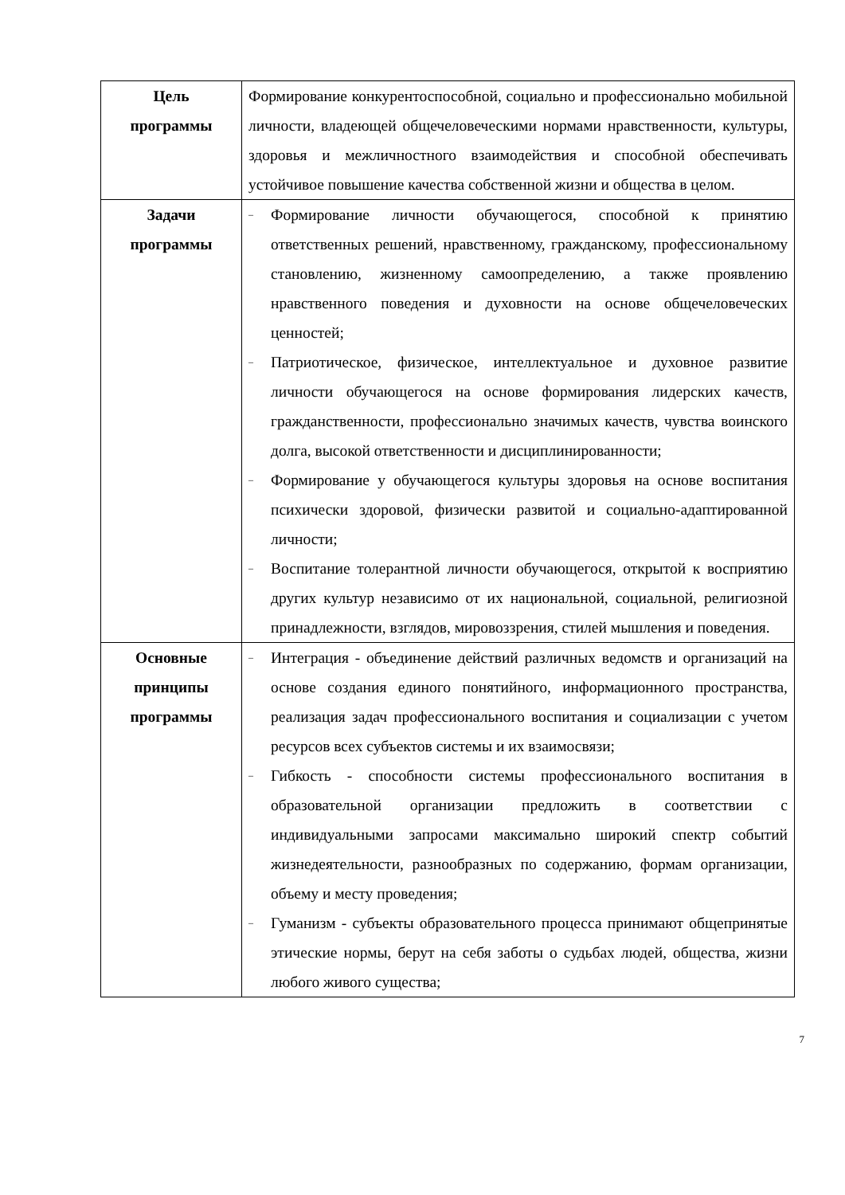| Цель программы | Формирование конкурентоспособной, социально и профессионально мобильной личности, владеющей общечеловеческими нормами нравственности, культуры, здоровья и межличностного взаимодействия и способной обеспечивать устойчивое повышение качества собственной жизни и общества в целом. |
| Задачи программы | – Формирование личности обучающегося, способной к принятию ответственных решений, нравственному, гражданскому, профессиональному становлению, жизненному самоопределению, а также проявлению нравственного поведения и духовности на основе общечеловеческих ценностей; – Патриотическое, физическое, интеллектуальное и духовное развитие личности обучающегося на основе формирования лидерских качеств, гражданственности, профессионально значимых качеств, чувства воинского долга, высокой ответственности и дисциплинированности; – Формирование у обучающегося культуры здоровья на основе воспитания психически здоровой, физически развитой и социально-адаптированной личности; – Воспитание толерантной личности обучающегося, открытой к восприятию других культур независимо от их национальной, социальной, религиозной принадлежности, взглядов, мировоззрения, стилей мышления и поведения. |
| Основные принципы программы | – Интеграция - объединение действий различных ведомств и организаций на основе создания единого понятийного, информационного пространства, реализация задач профессионального воспитания и социализации с учетом ресурсов всех субъектов системы и их взаимосвязи; – Гибкость - способности системы профессионального воспитания в образовательной организации предложить в соответствии с индивидуальными запросами максимально широкий спектр событий жизнедеятельности, разнообразных по содержанию, формам организации, объему и месту проведения; – Гуманизм - субъекты образовательного процесса принимают общепринятые этические нормы, берут на себя заботы о судьбах людей, общества, жизни любого живого существа; |
7